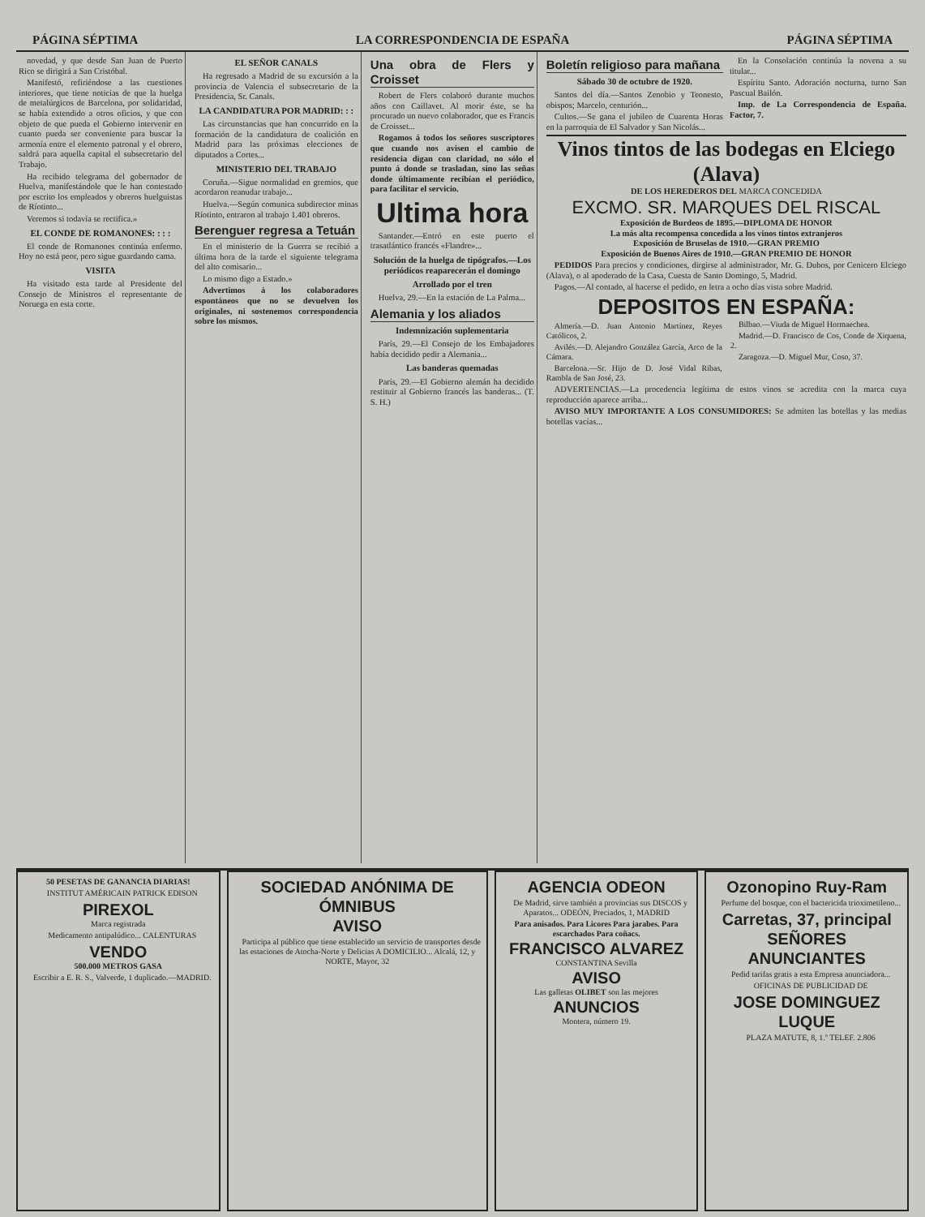PÁGINA SÉPTIMA LA CORRESPONDENCIA DE ESPAÑA PÁGINA SÉPTIMA
novedad, y que desde San Juan de Puerto Rico se dirigirá a San Cristóbal.
Manifestó, refiriéndose a las cuestiones interiores, que tiene noticias de que la huelga de metalúrgicos de Barcelona, por solidaridad, se había extendido a otros oficios, y que con objeto de que pueda el Gobierno intervenir en cuanto pueda ser conveniente para buscar la armonía entre el elemento patronal y el obrero, saldrá para aquella capital el subsecretario del Trabajo.
Ha recibido telegrama del gobernador de Huelva, manifestándole que le han contestado por escrito los empleados y obreros huelguistas de Ríotinto...
Veremos si todavía se rectifica.»
EL CONDE DE ROMANONES: : : :
El conde de Romanones continúa enfermo. Hoy no está peor, pero sigue guardando cama.
VISITA
Ha visitado esta tarde al Presidente del Consejo de Ministros el representante de Noruega en esta corte.
EL SEÑOR CANALS
Ha regresado a Madrid de su excursión a la provincia de Valencia el subsecretario de la Presidencia, Sr. Canals.
LA CANDIDATURA POR MADRID: : :
Las circunstancias que han concurrido en la formación de la candidatura de coalición en Madrid para las próximas elecciones de diputados a Cortes...
MINISTERIO DEL TRABAJO
Coruña.—Sigue normalidad en gremios, que acordaron reanudar trabajo...
Huelva.—Según comunica subdirector minas Ríotinto, entraron al trabajo 1.401 obreros.
Berenguer regresa a Tetuán
En el ministerio de la Guerra se recibió a última hora de la tarde el siguiente telegrama del alto comisario...
Lo mismo digo a Estado.»
Advertimos á los colaboradores espontáneos que no se devuelven los originales, ni sostenemos correspondencia sobre los mismos.
Una obra de Flers y Croisset
Robert de Flers colaboró durante muchos años con Caillavet. Al morir éste, se ha procurado un nuevo colaborador, que es Francis de Croisset...
Rogamos á todos los señores suscriptores que cuando nos avisen el cambio de residencia digan con claridad, no sólo el punto á donde se trasladan, sino las señas donde últimamente recibían el periódico, para facilitar el servicio.
Ultima hora
Santander.—Entró en este puerto el trasatlántico francés «Flandre»...
Solución de la huelga de tipógrafos.—Los periódicos reaparecerán el domingo
Arrollado por el tren
Huelva, 29.—En la estación de La Palma...
Alemania y los aliados
Indemnización suplementaria
París, 29.—El Consejo de los Embajadores había decidido pedir a Alemania...
Las banderas quemadas
París, 29.—El Gobierno alemán ha decidido restituir al Gobierno francés las banderas... (T. S. H.)
Boletín religioso para mañana
Sábado 30 de octubre de 1920.
Santos del día.—Santos Zenobio y Teonesto, obispos; Marcelo, centurión...
Cultos.—Se gana el jubileo de Cuarenta Horas en la parroquia de El Salvador y San Nicolás...
En la Consolación continúa la novena a su titular...
Espíritu Santo. Adoración nocturna, turno San Pascual Bailón.
Imp. de La Correspondencia de España. Factor, 7.
Vinos tintos de las bodegas en Elciego (Alava)
DE LOS HEREDEROS DEL MARCA CONCEDIDA
EXCMO. SR. MARQUES DEL RISCAL
Exposición de Burdeos de 1895.—DIPLOMA DE HONOR
La más alta recompensa concedida a los vinos tintos extranjeros
Exposición de Bruselas de 1910.—GRAN PREMIO
Exposición de Buenos Aires de 1910.—GRAN PREMIO DE HONOR
PEDIDOS Para precios y condiciones, dirgirse al administrador, Mr. G. Dubos, por Cenicero Elciego (Alava), o al apoderado de la Casa, Cuesta de Santo Domingo, 5, Madrid.
Pagos.—Al contado, al hacerse el pedido, en letra a ocho días vista sobre Madrid.
DEPOSITOS EN ESPAÑA:
Almería.—D. Juan Antonio Martínez, Reyes Católicos, 2.
Avilés.—D. Alejandro González García, Arco de la Cámara.
Barcelona.—Sr. Hijo de D. José Vidal Ribas, Rambla de San José, 23.
Bilbao.—Viuda de Miguel Hormaechea.
Madrid.—D. Francisco de Cos, Conde de Xiquena, 2.
Zaragoza.—D. Miguel Mur, Coso, 37.
ADVERTENCIAS.—La procedencia legítima de estos vinos se acredita con la marca cuya reproducción aparece arriba...
AVISO MUY IMPORTANTE A LOS CONSUMIDORES: Se admiten las botellas y las medias botellas vacías...
50 PESETAS DE GANANCIA DIARIAS!
INSTITUT AMÉRICAIN PATRICK EDISON
PIREXOL
Marca registrada
Medicamento antipalúdico... CALENTURAS
VENDO
500.000 METROS GASA
Escribir a E. R. S., Valverde, 1 duplicado.—MADRID.
SOCIEDAD ANÓNIMA DE ÓMNIBUS
AVISO
Participa al público que tiene establecido un servicio de transportes desde las estaciones de Atocha-Norte y Delicias A DOMICILIO... Alcalá, 12, y NORTE, Mayor, 32
AGENCIA ODEON
De Madrid, sirve también a provincias sus DISCOS y Aparatos... ODEÓN, Preciados, 1, MADRID
Para anisados. Para Licores Para jarabes. Para escarchados Para coñacs.
FRANCISCO ALVAREZ
CONSTANTINA Sevilla
AVISO
Las galletas OLIBET son las mejores
ANUNCIOS
Montera, número 19.
Ozonopino Ruy-Ram
Perfume del bosque, con el bactericida trioximetileno...
Carretas, 37, principal
SEÑORES ANUNCIANTES
Pedid tarifas gratis a esta Empresa anunciadora...
OFICINAS DE PUBLICIDAD DE
JOSE DOMINGUEZ LUQUE
PLAZA MATUTE, 8, 1.º TELEF. 2.806